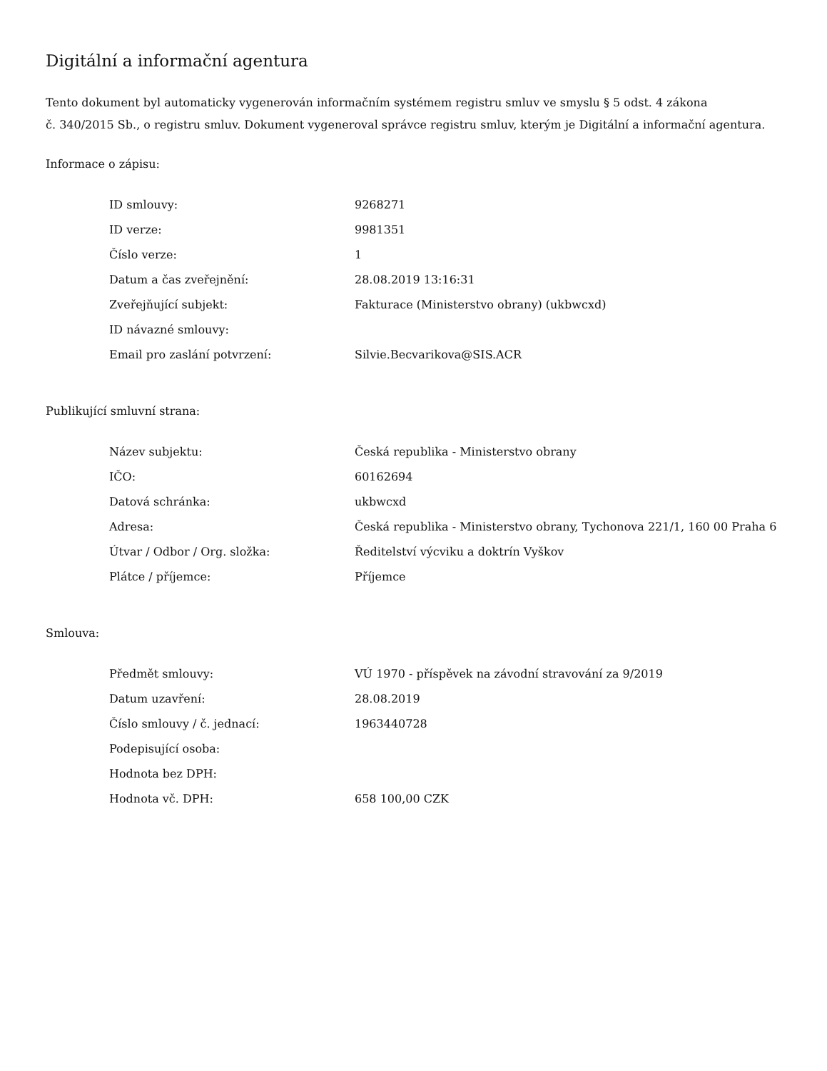Digitální a informační agentura
Tento dokument byl automaticky vygenerován informačním systémem registru smluv ve smyslu § 5 odst. 4 zákona
č. 340/2015 Sb., o registru smluv. Dokument vygeneroval správce registru smluv, kterým je Digitální a informační agentura.
Informace o zápisu:
| ID smlouvy: | 9268271 |
| ID verze: | 9981351 |
| Číslo verze: | 1 |
| Datum a čas zveřejnění: | 28.08.2019 13:16:31 |
| Zveřejňující subjekt: | Fakturace (Ministerstvo obrany) (ukbwcxd) |
| ID návazné smlouvy: | |
| Email pro zaslání potvrzení: | Silvie.Becvarikova@SIS.ACR |
Publikující smluvní strana:
| Název subjektu: | Česká republika - Ministerstvo obrany |
| IČO: | 60162694 |
| Datová schránka: | ukbwcxd |
| Adresa: | Česká republika - Ministerstvo obrany, Tychonova 221/1, 160 00 Praha 6 |
| Útvar / Odbor / Org. složka: | Ředitelství výcviku a doktrín Vyškov |
| Plátce / příjemce: | Příjemce |
Smlouva:
| Předmět smlouvy: | VÚ 1970 - příspěvek na závodní stravování za 9/2019 |
| Datum uzavření: | 28.08.2019 |
| Číslo smlouvy / č. jednací: | 1963440728 |
| Podepisující osoba: | |
| Hodnota bez DPH: | |
| Hodnota vč. DPH: | 658 100,00 CZK |